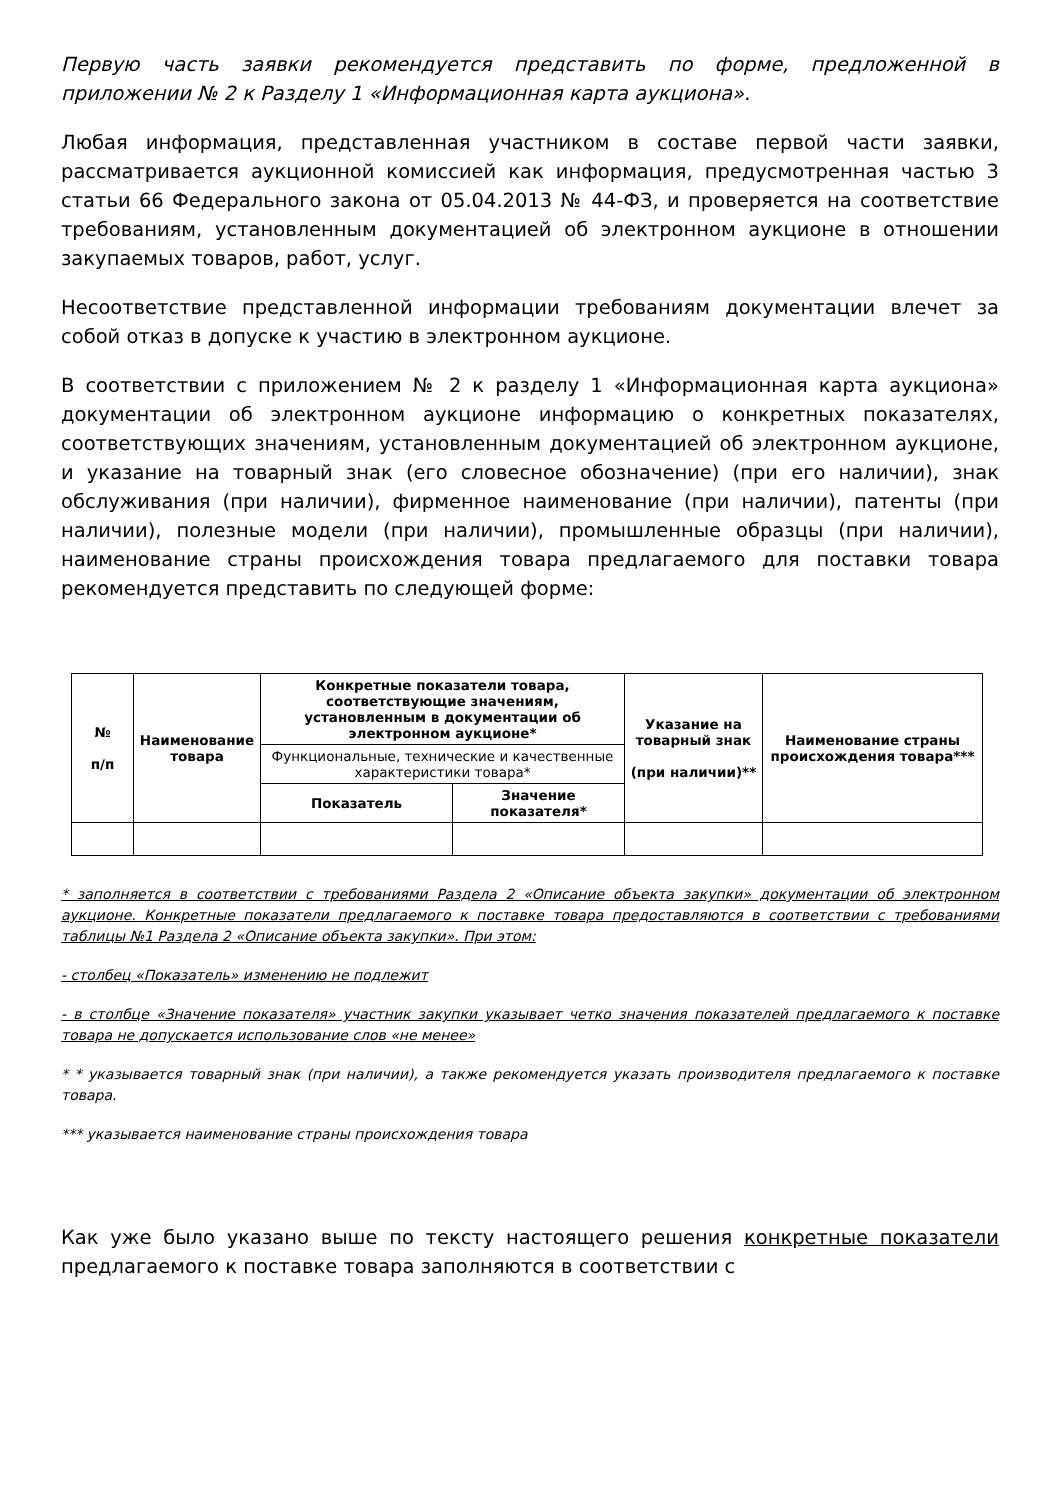Первую часть заявки рекомендуется представить по форме, предложенной в приложении № 2 к Разделу 1 «Информационная карта аукциона».
Любая информация, представленная участником в составе первой части заявки, рассматривается аукционной комиссией как информация, предусмотренная частью 3 статьи 66 Федерального закона от 05.04.2013 № 44-ФЗ, и проверяется на соответствие требованиям, установленным документацией об электронном аукционе в отношении закупаемых товаров, работ, услуг.
Несоответствие представленной информации требованиям документации влечет за собой отказ в допуске к участию в электронном аукционе.
В соответствии с приложением № 2 к разделу 1 «Информационная карта аукциона» документации об электронном аукционе информацию о конкретных показателях, соответствующих значениям, установленным документацией об электронном аукционе, и указание на товарный знак (его словесное обозначение) (при его наличии), знак обслуживания (при наличии), фирменное наименование (при наличии), патенты (при наличии), полезные модели (при наличии), промышленные образцы (при наличии), наименование страны происхождения товара предлагаемого для поставки товара рекомендуется представить по следующей форме:
| № п/п | Наименование товара | Конкретные показатели товара, соответствующие значениям, установленным в документации об электронном аукционе* | | Указание на товарный знак (при наличии)** | Наименование страны происхождения товара*** |
| --- | --- | --- | --- | --- | --- |
| | | Функциональные, технические и качественные характеристики товара* | | | |
| | | Показатель | Значение показателя* | | |
* заполняется в соответствии с требованиями Раздела 2 «Описание объекта закупки» документации об электронном аукционе. Конкретные показатели предлагаемого к поставке товара предоставляются в соответствии с требованиями таблицы №1 Раздела 2 «Описание объекта закупки». При этом:
- столбец «Показатель» изменению не подлежит
- в столбце «Значение показателя» участник закупки указывает четко значения показателей предлагаемого к поставке товара не допускается использование слов «не менее»
* * указывается товарный знак (при наличии), а также рекомендуется указать производителя предлагаемого к поставке товара.
*** указывается наименование страны происхождения товара
Как уже было указано выше по тексту настоящего решения конкретные показатели предлагаемого к поставке товара заполняются в соответствии с